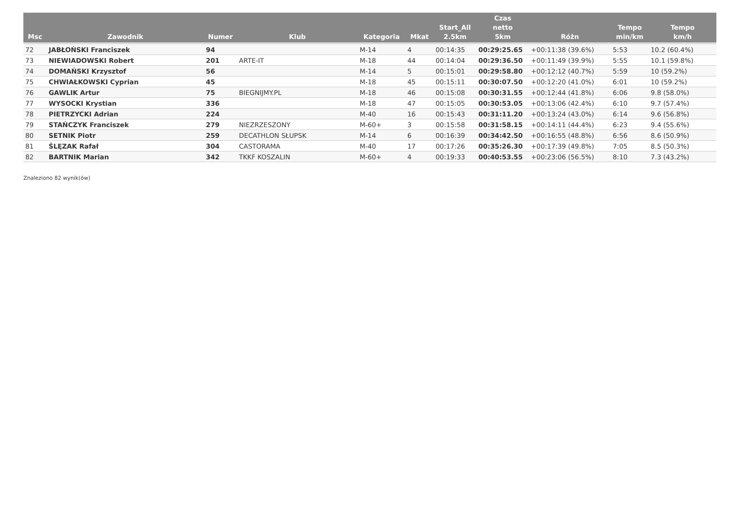| Msc | Zawodnik | Numer | Klub | Kategoria | Mkat | Start_All 2.5km | Czas netto 5km | Różn | Tempo min/km | Tempo km/h |
| --- | --- | --- | --- | --- | --- | --- | --- | --- | --- | --- |
| 72 | JABŁOŃSKI Franciszek | 94 | | M-14 | 4 | 00:14:35 | 00:29:25.65 | +00:11:38 (39.6%) | 5:53 | 10.2 (60.4%) |
| 73 | NIEWIADOWSKI Robert | 201 | ARTE-IT | M-18 | 44 | 00:14:04 | 00:29:36.50 | +00:11:49 (39.9%) | 5:55 | 10.1 (59.8%) |
| 74 | DOMAŃSKI Krzysztof | 56 | | M-14 | 5 | 00:15:01 | 00:29:58.80 | +00:12:12 (40.7%) | 5:59 | 10 (59.2%) |
| 75 | CHWIAŁKOWSKI Cyprian | 45 | | M-18 | 45 | 00:15:11 | 00:30:07.50 | +00:12:20 (41.0%) | 6:01 | 10 (59.2%) |
| 76 | GAWLIK Artur | 75 | BIEGNIJMY.PL | M-18 | 46 | 00:15:08 | 00:30:31.55 | +00:12:44 (41.8%) | 6:06 | 9.8 (58.0%) |
| 77 | WYSOCKI Krystian | 336 | | M-18 | 47 | 00:15:05 | 00:30:53.05 | +00:13:06 (42.4%) | 6:10 | 9.7 (57.4%) |
| 78 | PIETRZYCKI Adrian | 224 | | M-40 | 16 | 00:15:43 | 00:31:11.20 | +00:13:24 (43.0%) | 6:14 | 9.6 (56.8%) |
| 79 | STAŃCZYK Franciszek | 279 | NIEZRZESZONY | M-60+ | 3 | 00:15:58 | 00:31:58.15 | +00:14:11 (44.4%) | 6:23 | 9.4 (55.6%) |
| 80 | SETNIK Piotr | 259 | DECATHLON SŁUPSK | M-14 | 6 | 00:16:39 | 00:34:42.50 | +00:16:55 (48.8%) | 6:56 | 8.6 (50.9%) |
| 81 | ŚLĘZAK Rafał | 304 | CASTORAMA | M-40 | 17 | 00:17:26 | 00:35:26.30 | +00:17:39 (49.8%) | 7:05 | 8.5 (50.3%) |
| 82 | BARTNIK Marian | 342 | TKKF KOSZALIN | M-60+ | 4 | 00:19:33 | 00:40:53.55 | +00:23:06 (56.5%) | 8:10 | 7.3 (43.2%) |
Znaleziono 82 wynik(ów)